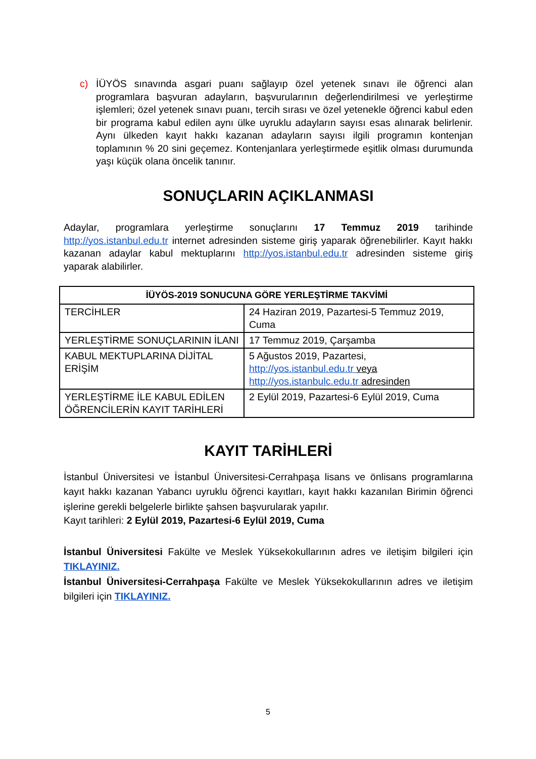c) İÜYÖS sınavında asgari puanı sağlayıp özel yetenek sınavı ile öğrenci alan programlara başvuran adayların, başvurularının değerlendirilmesi ve yerleştirme işlemleri; özel yetenek sınavı puanı, tercih sırası ve özel yetenekle öğrenci kabul eden bir programa kabul edilen aynı ülke uyruklu adayların sayısı esas alınarak belirlenir. Aynı ülkeden kayıt hakkı kazanan adayların sayısı ilgili programın kontenjan toplamının % 20 sini geçemez. Kontenjanlara yerleştirmede eşitlik olması durumunda yaşı küçük olana öncelik tanınır.
SONUÇLARIN AÇIKLANMASI
Adaylar, programlara yerleştirme sonuçlarını 17 Temmuz 2019 tarihinde http://yos.istanbul.edu.tr internet adresinden sisteme giriş yaparak öğrenebilirler. Kayıt hakkı kazanan adaylar kabul mektuplarını http://yos.istanbul.edu.tr adresinden sisteme giriş yaparak alabilirler.
| İÜYÖS-2019 SONUCUNA GÖRE YERLEŞTİRME TAKVİMİ | |
| --- | --- |
| TERCİHLER | 24 Haziran 2019, Pazartesi-5 Temmuz 2019, Cuma |
| YERLEŞTİRME SONUÇLARININ İLANI | 17 Temmuz 2019, Çarşamba |
| KABUL MEKTUPLARINA DİJİTAL ERİŞİM | 5 Ağustos 2019, Pazartesi, http://yos.istanbul.edu.tr veya http://yos.istanbulc.edu.tr adresinden |
| YERLEŞTİRME İLE KABUL EDİLEN ÖĞRENCİLERİN KAYIT TARİHLERİ | 2 Eylül 2019, Pazartesi-6 Eylül 2019, Cuma |
KAYIT TARİHLERİ
İstanbul Üniversitesi ve İstanbul Üniversitesi-Cerrahpaşa lisans ve önlisans programlarına kayıt hakkı kazanan Yabancı uyruklu öğrenci kayıtları, kayıt hakkı kazanılan Birimin öğrenci işlerine gerekli belgelerle birlikte şahsen başvurularak yapılır.
Kayıt tarihleri: 2 Eylül 2019, Pazartesi-6 Eylül 2019, Cuma
İstanbul Üniversitesi Fakülte ve Meslek Yüksekokullarının adres ve iletişim bilgileri için TIKLAYINIZ.
İstanbul Üniversitesi-Cerrahpaşa Fakülte ve Meslek Yüksekokullarının adres ve iletişim bilgileri için TIKLAYINIZ.
5